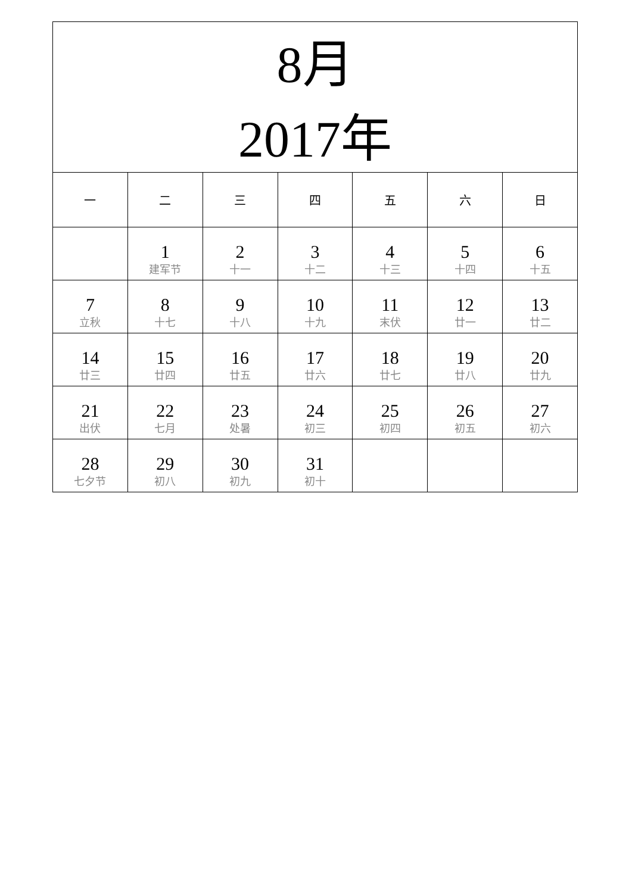| 8月 2017年 | | | | | | |
| 一 | 二 | 三 | 四 | 五 | 六 | 日 |
| | 1 建军节 | 2 十一 | 3 十二 | 4 十三 | 5 十四 | 6 十五 |
| 7 立秋 | 8 十七 | 9 十八 | 10 十九 | 11 末伏 | 12 廿一 | 13 廿二 |
| 14 廿三 | 15 廿四 | 16 廿五 | 17 廿六 | 18 廿七 | 19 廿八 | 20 廿九 |
| 21 出伏 | 22 七月 | 23 处暑 | 24 初三 | 25 初四 | 26 初五 | 27 初六 |
| 28 七夕节 | 29 初八 | 30 初九 | 31 初十 | | | |